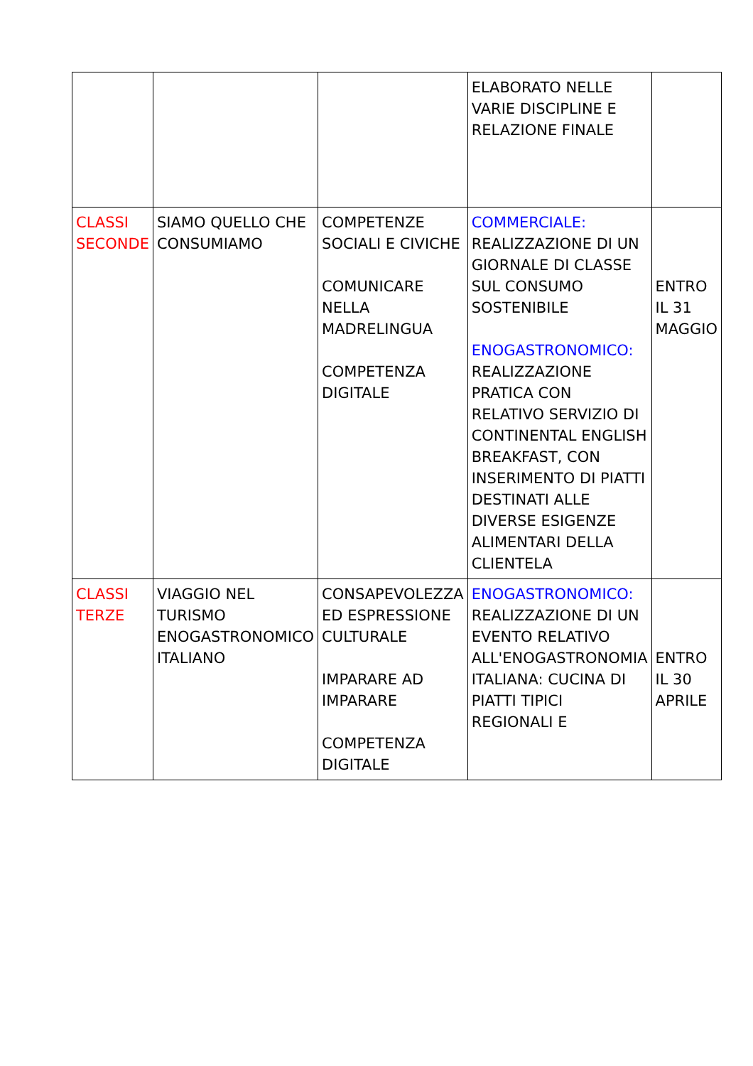| | | | ELABORATO NELLE VARIE DISCIPLINE E RELAZIONE FINALE | |
| CLASSI SECONDE | SIAMO QUELLO CHE CONSUMIAMO | COMPETENZE SOCIALI E CIVICHE COMUNICARE NELLA MADRELINGUA COMPETENZA DIGITALE | COMMERCIALE: REALIZZAZIONE DI UN GIORNALE DI CLASSE SUL CONSUMO SOSTENIBILE ENOGASTRONOMICO: REALIZZAZIONE PRATICA CON RELATIVO SERVIZIO DI CONTINENTAL ENGLISH BREAKFAST, CON INSERIMENTO DI PIATTI DESTINATI ALLE DIVERSE ESIGENZE ALIMENTARI DELLA CLIENTELA | ENTRO IL 31 MAGGIO |
| CLASSI TERZE | VIAGGIO NEL TURISMO ENOGASTRONOMICO ITALIANO | CONSAPEVOLEZZA ED ESPRESSIONE CULTURALE IMPARARE AD IMPARARE COMPETENZA DIGITALE | ENOGASTRONOMICO: REALIZZAZIONE DI UN EVENTO RELATIVO ALL'ENOGASTRONOMIA ITALIANA: CUCINA DI PIATTI TIPICI REGIONALI E | ENTRO IL 30 APRILE |